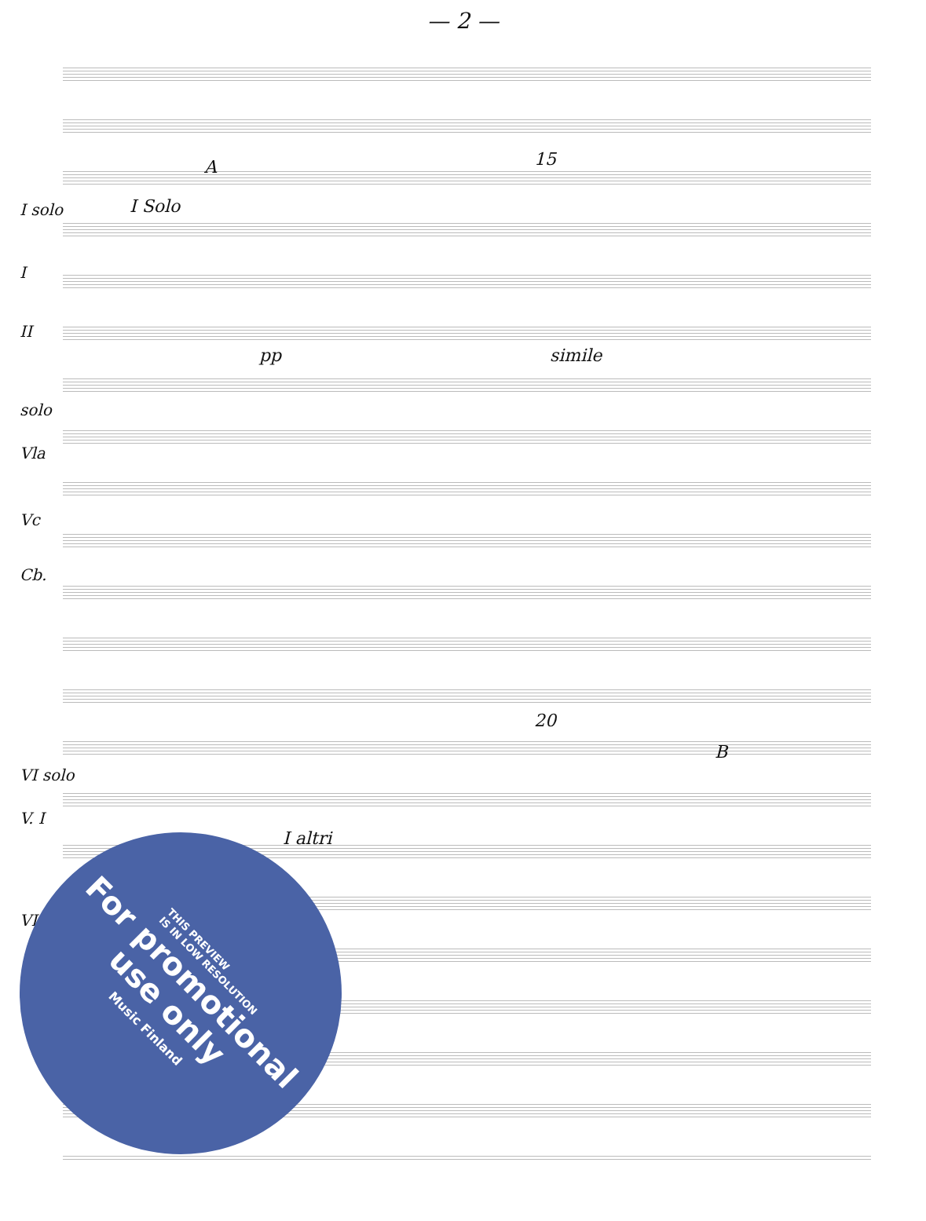— 2 —
15
I Solo
A
I solo
I
II
solo
Vla
Vc
Cb.
pp simile
20
B
VI solo
V. I
I altri
VII
THIS PREVIEW
IS IN LOW RESOLUTION
For promotional
use only
Music Finland